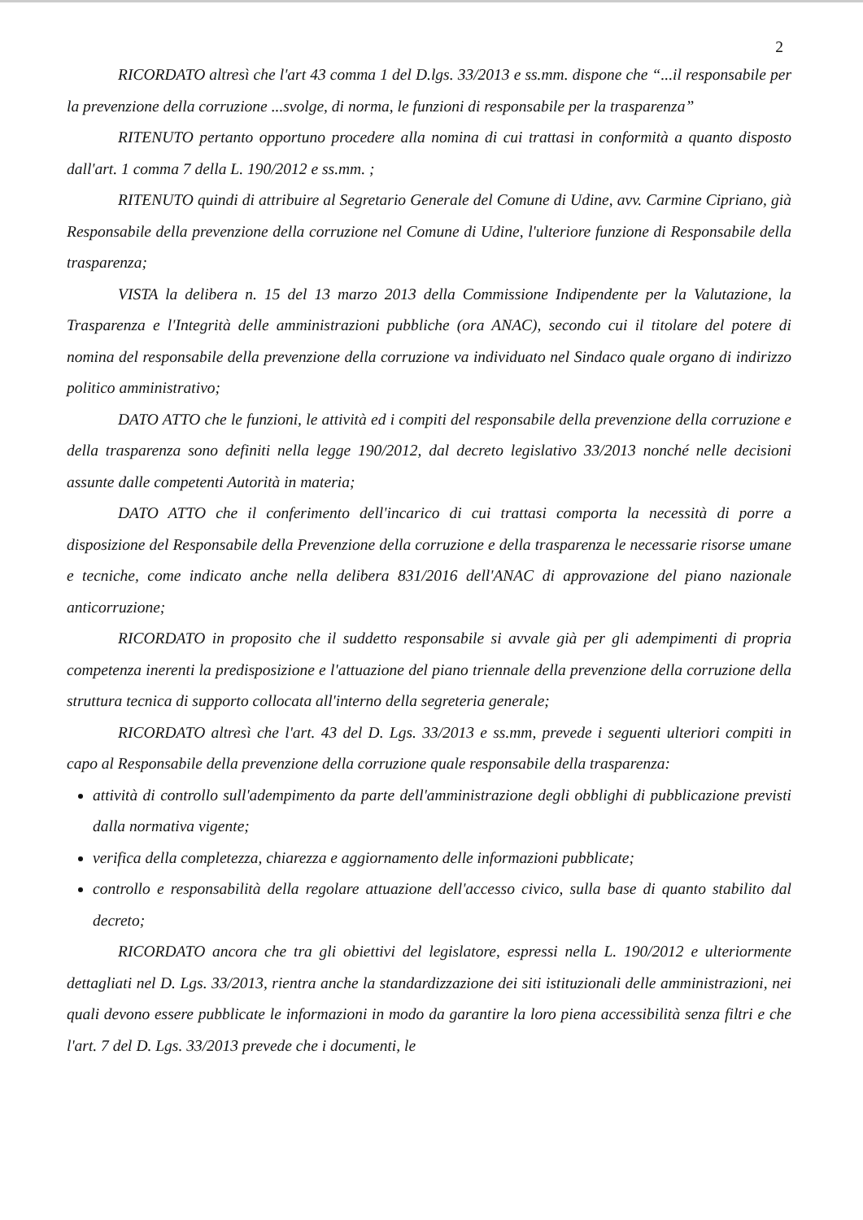2
RICORDATO altresì che l'art 43 comma 1 del D.lgs. 33/2013 e ss.mm. dispone che “...il responsabile per la prevenzione della corruzione ...svolge, di norma, le funzioni di responsabile per la trasparenza”
RITENUTO pertanto opportuno procedere alla nomina di cui trattasi in conformità a quanto disposto dall'art. 1 comma 7 della L. 190/2012 e ss.mm. ;
RITENUTO quindi di attribuire al Segretario Generale del Comune di Udine, avv. Carmine Cipriano, già Responsabile della prevenzione della corruzione nel Comune di Udine, l'ulteriore funzione di Responsabile della trasparenza;
VISTA la delibera n. 15 del 13 marzo 2013 della Commissione Indipendente per la Valutazione, la Trasparenza e l'Integrità delle amministrazioni pubbliche (ora ANAC), secondo cui il titolare del potere di nomina del responsabile della prevenzione della corruzione va individuato nel Sindaco quale organo di indirizzo politico amministrativo;
DATO ATTO che le funzioni, le attività ed i compiti del responsabile della prevenzione della corruzione e della trasparenza sono definiti nella legge 190/2012, dal decreto legislativo 33/2013 nonché nelle decisioni assunte dalle competenti Autorità in materia;
DATO ATTO che il conferimento dell'incarico di cui trattasi comporta la necessità di porre a disposizione del Responsabile della Prevenzione della corruzione e della trasparenza le necessarie risorse umane e tecniche, come indicato anche nella delibera 831/2016 dell'ANAC di approvazione del piano nazionale anticorruzione;
RICORDATO in proposito che il suddetto responsabile si avvale già per gli adempimenti di propria competenza inerenti la predisposizione e l'attuazione del piano triennale della prevenzione della corruzione della struttura tecnica di supporto collocata all'interno della segreteria generale;
RICORDATO altresì che l'art. 43 del D. Lgs. 33/2013 e ss.mm, prevede i seguenti ulteriori compiti in capo al Responsabile della prevenzione della corruzione quale responsabile della trasparenza:
attività di controllo sull'adempimento da parte dell'amministrazione degli obblighi di pubblicazione previsti dalla normativa vigente;
verifica della completezza, chiarezza e aggiornamento delle informazioni pubblicate;
controllo e responsabilità della regolare attuazione dell'accesso civico, sulla base di quanto stabilito dal decreto;
RICORDATO ancora che tra gli obiettivi del legislatore, espressi nella L. 190/2012 e ulteriormente dettagliati nel D. Lgs. 33/2013, rientra anche la standardizzazione dei siti istituzionali delle amministrazioni, nei quali devono essere pubblicate le informazioni in modo da garantire la loro piena accessibilità senza filtri e che l'art. 7 del D. Lgs. 33/2013 prevede che i documenti, le